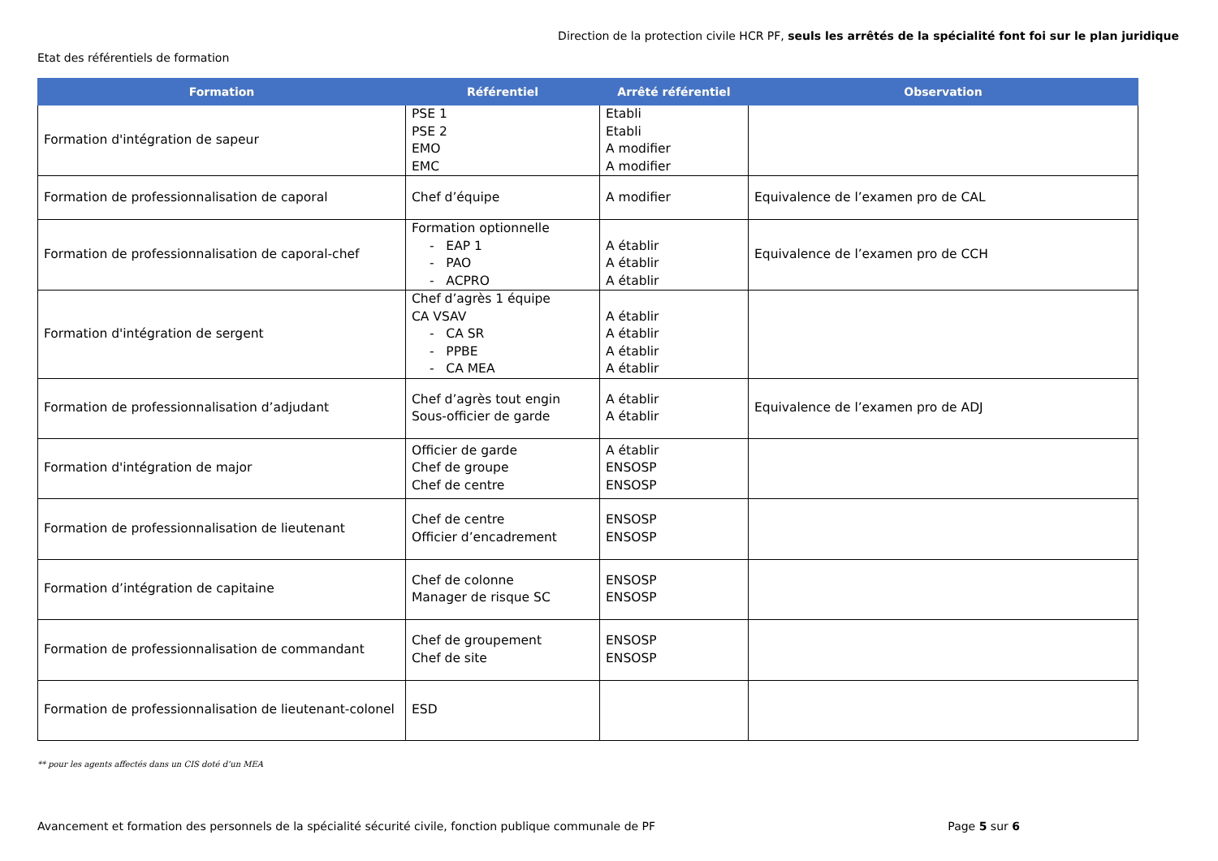Direction de la protection civile HCR PF, seuls les arrêtés de la spécialité font foi sur le plan juridique
Etat des référentiels de formation
| Formation | Référentiel | Arrêté référentiel | Observation |
| --- | --- | --- | --- |
| Formation d'intégration de sapeur | PSE 1 PSE 2 EMO EMC | Etabli Etabli A modifier A modifier | |
| Formation de professionnalisation de caporal | Chef d’équipe | A modifier | Equivalence de l’examen pro de CAL |
| Formation de professionnalisation de caporal-chef | Formation optionnelle - EAP 1 - PAO - ACPRO | A établir A établir A établir | Equivalence de l’examen pro de CCH |
| Formation d'intégration de sergent | Chef d’agrès 1 équipe CA VSAV - CA SR - PPBE - CA MEA | A établir A établir A établir A établir | |
| Formation de professionnalisation d’adjudant | Chef d’agrès tout engin Sous-officier de garde | A établir A établir | Equivalence de l’examen pro de ADJ |
| Formation d'intégration de major | Officier de garde Chef de groupe Chef de centre | A établir ENSOSP ENSOSP | |
| Formation de professionnalisation de lieutenant | Chef de centre Officier d’encadrement | ENSOSP ENSOSP | |
| Formation d’intégration de capitaine | Chef de colonne Manager de risque SC | ENSOSP ENSOSP | |
| Formation de professionnalisation de commandant | Chef de groupement Chef de site | ENSOSP ENSOSP | |
| Formation de professionnalisation de lieutenant-colonel | ESD | | |
** pour les agents affectés dans un CIS doté d’un MEA
Avancement et formation des personnels de la spécialité sécurité civile, fonction publique communale de PF Page 5 sur 6